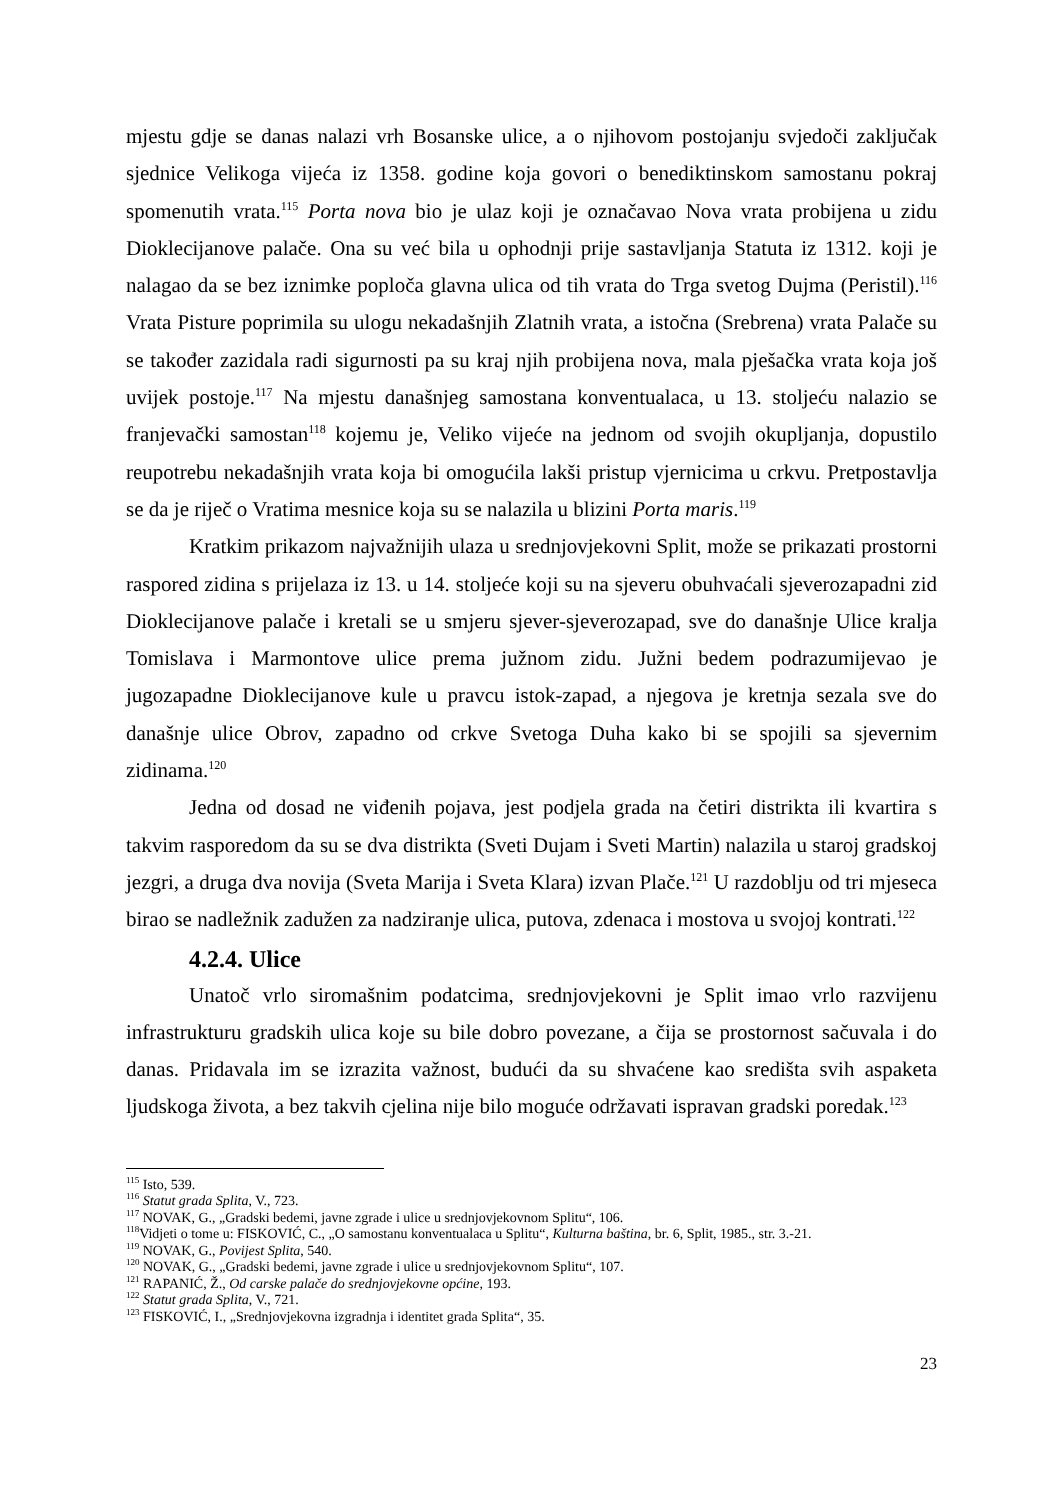mjestu gdje se danas nalazi vrh Bosanske ulice, a o njihovom postojanju svjedoči zaključak sjednice Velikoga vijeća iz 1358. godine koja govori o benediktinskom samostanu pokraj spomenutih vrata.<sup>115</sup> Porta nova bio je ulaz koji je označavao Nova vrata probijena u zidu Dioklecijanove palače. Ona su već bila u ophodnji prije sastavljanja Statuta iz 1312. koji je nalagao da se bez iznimke poploča glavna ulica od tih vrata do Trga svetog Dujma (Peristil).<sup>116</sup> Vrata Pisture poprimila su ulogu nekadašnjih Zlatnih vrata, a istočna (Srebrena) vrata Palače su se također zazidala radi sigurnosti pa su kraj njih probijena nova, mala pješačka vrata koja još uvijek postoje.<sup>117</sup> Na mjestu današnjeg samostana konventualaca, u 13. stoljeću nalazio se franjevački samostan<sup>118</sup> kojemu je, Veliko vijeće na jednom od svojih okupljanja, dopustilo reupotrebu nekadašnjih vrata koja bi omogućila lakši pristup vjernicima u crkvu. Pretpostavlja se da je riječ o Vratima mesnice koja su se nalazila u blizini Porta maris.<sup>119</sup>
Kratkim prikazom najvažnijih ulaza u srednjovjekovni Split, može se prikazati prostorni raspored zidina s prijelaza iz 13. u 14. stoljeće koji su na sjeveru obuhvaćali sjeverozapadni zid Dioklecijanove palače i kretali se u smjeru sjever-sjeverozapad, sve do današnje Ulice kralja Tomislava i Marmontove ulice prema južnom zidu. Južni bedem podrazumijevao je jugozapadne Dioklecijanove kule u pravcu istok-zapad, a njegova je kretnja sezala sve do današnje ulice Obrov, zapadno od crkve Svetoga Duha kako bi se spojili sa sjevernim zidinama.<sup>120</sup>
Jedna od dosad ne viđenih pojava, jest podjela grada na četiri distrikta ili kvartira s takvim rasporedom da su se dva distrikta (Sveti Dujam i Sveti Martin) nalazila u staroj gradskoj jezgri, a druga dva novija (Sveta Marija i Sveta Klara) izvan Plače.<sup>121</sup> U razdoblju od tri mjeseca birao se nadležnik zadužen za nadziranje ulica, putova, zdenaca i mostova u svojoj kontrati.<sup>122</sup>
4.2.4. Ulice
Unatoč vrlo siromašnim podatcima, srednjovjekovni je Split imao vrlo razvijenu infrastrukturu gradskih ulica koje su bile dobro povezane, a čija se prostornost sačuvala i do danas. Pridavala im se izrazita važnost, budući da su shvaćene kao središta svih aspaketa ljudskoga života, a bez takvih cjelina nije bilo moguće održavati ispravan gradski poredak.<sup>123</sup>
<sup>115</sup> Isto, 539.
<sup>116</sup> Statut grada Splita, V., 723.
<sup>117</sup> NOVAK, G., „Gradski bedemi, javne zgrade i ulice u srednjovjekovnom Splitu“, 106.
<sup>118</sup> Vidjeti o tome u: FISKOVIĆ, C., „O samostanu konventualaca u Splitu“, Kulturna baština, br. 6, Split, 1985., str. 3.-21.
<sup>119</sup> NOVAK, G., Povijest Splita, 540.
<sup>120</sup> NOVAK, G., „Gradski bedemi, javne zgrade i ulice u srednjovjekovnom Splitu“, 107.
<sup>121</sup> RAPANIĆ, Ž., Od carske palače do srednjovjekovne općine, 193.
<sup>122</sup> Statut grada Splita, V., 721.
<sup>123</sup> FISKOVIĆ, I., „Srednjovjekovna izgradnja i identitet grada Splita“, 35.
23